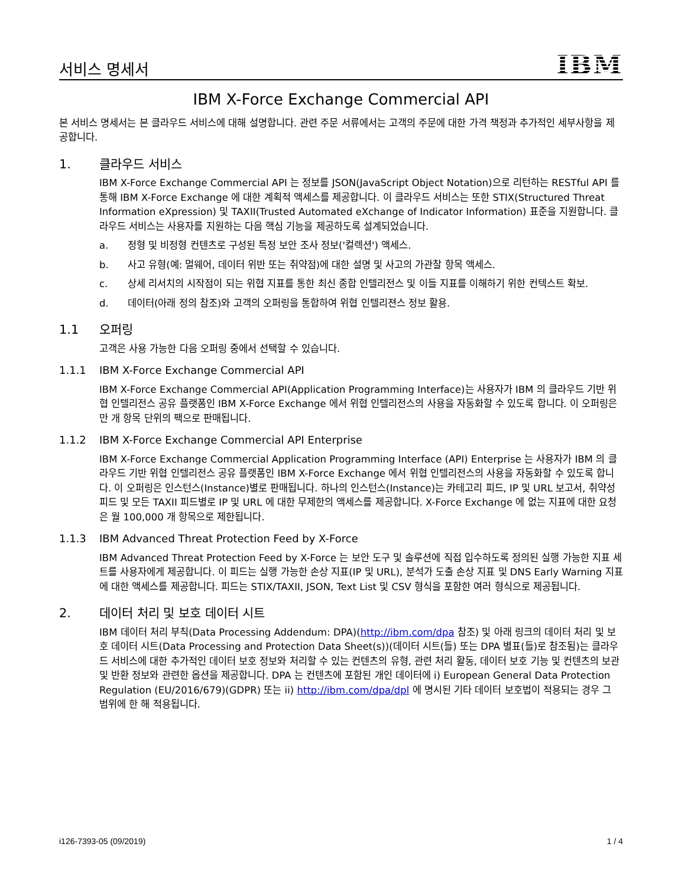서비스 명세서
IBM
IBM X-Force Exchange Commercial API
본 서비스 명세서는 본 클라우드 서비스에 대해 설명합니다. 관련 주문 서류에서는 고객의 주문에 대한 가격 책정과 추가적인 세부사항을 제공합니다.
1. 클라우드 서비스
IBM X-Force Exchange Commercial API 는 정보를 JSON(JavaScript Object Notation)으로 리턴하는 RESTful API 를 통해 IBM X-Force Exchange 에 대한 계획적 액세스를 제공합니다. 이 클라우드 서비스는 또한 STIX(Structured Threat Information eXpression) 및 TAXII(Trusted Automated eXchange of Indicator Information) 표준을 지원합니다. 클라우드 서비스는 사용자를 지원하는 다음 핵심 기능을 제공하도록 설계되었습니다.
a. 정형 및 비정형 컨텐츠로 구성된 특정 보안 조사 정보('컬렉션') 액세스.
b. 사고 유형(예: 멀웨어, 데이터 위반 또는 취약점)에 대한 설명 및 사고의 가관찰 항목 액세스.
c. 상세 리서치의 시작점이 되는 위협 지표를 통한 최신 종합 인텔리전스 및 이들 지표를 이해하기 위한 컨텍스트 확보.
d. 데이터(아래 정의 참조)와 고객의 오퍼링을 통합하여 위협 인텔리젼스 정보 활용.
1.1 오퍼링
고객은 사용 가능한 다음 오퍼링 중에서 선택할 수 있습니다.
1.1.1 IBM X-Force Exchange Commercial API
IBM X-Force Exchange Commercial API(Application Programming Interface)는 사용자가 IBM 의 클라우드 기반 위협 인텔리전스 공유 플랫폼인 IBM X-Force Exchange 에서 위협 인텔리전스의 사용을 자동화할 수 있도록 합니다. 이 오퍼링은 만 개 항목 단위의 팩으로 판매됩니다.
1.1.2 IBM X-Force Exchange Commercial API Enterprise
IBM X-Force Exchange Commercial Application Programming Interface (API) Enterprise 는 사용자가 IBM 의 클라우드 기반 위협 인텔리전스 공유 플랫폼인 IBM X-Force Exchange 에서 위협 인텔리전스의 사용을 자동화할 수 있도록 합니다. 이 오퍼링은 인스턴스(Instance)별로 판매됩니다. 하나의 인스턴스(Instance)는 카테고리 피드, IP 및 URL 보고서, 취약성 피드 및 모든 TAXII 피드별로 IP 및 URL 에 대한 무제한의 액세스를 제공합니다. X-Force Exchange 에 없는 지표에 대한 요청은 월 100,000 개 항목으로 제한됩니다.
1.1.3 IBM Advanced Threat Protection Feed by X-Force
IBM Advanced Threat Protection Feed by X-Force 는 보안 도구 및 솔루션에 직접 입수하도록 정의된 실행 가능한 지표 세트를 사용자에게 제공합니다. 이 피드는 실행 가능한 손상 지표(IP 및 URL), 분석가 도출 손상 지표 및 DNS Early Warning 지표에 대한 액세스를 제공합니다. 피드는 STIX/TAXII, JSON, Text List 및 CSV 형식을 포함한 여러 형식으로 제공됩니다.
2. 데이터 처리 및 보호 데이터 시트
IBM 데이터 처리 부칙(Data Processing Addendum: DPA)(http://ibm.com/dpa 참조) 및 아래 링크의 데이터 처리 및 보호 데이터 시트(Data Processing and Protection Data Sheet(s))(데이터 시트(들) 또는 DPA 별표(들)로 참조됨)는 클라우드 서비스에 대한 추가적인 데이터 보호 정보와 처리할 수 있는 컨텐츠의 유형, 관련 처리 활동, 데이터 보호 기능 및 컨텐츠의 보관 및 반환 정보와 관련한 옵션을 제공합니다. DPA 는 컨텐츠에 포함된 개인 데이터에 i) European General Data Protection Regulation (EU/2016/679)(GDPR) 또는 ii) http://ibm.com/dpa/dpl 에 명시된 기타 데이터 보호법이 적용되는 경우 그 범위에 한 해 적용됩니다.
i126-7393-05 (09/2019) 1 / 4